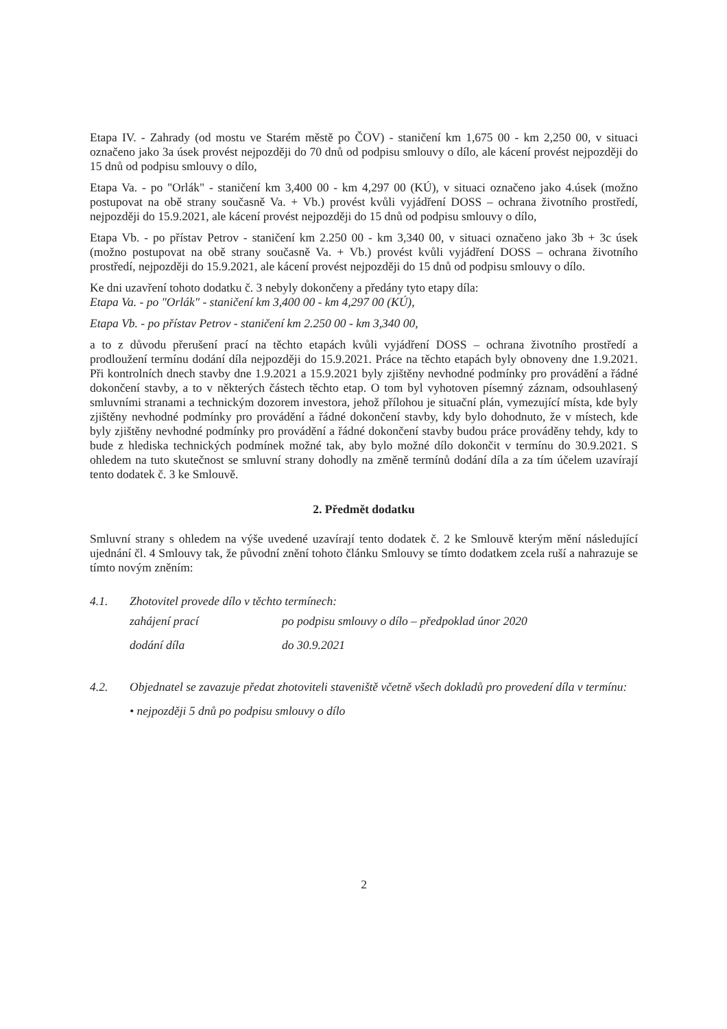Etapa IV. - Zahrady (od mostu ve Starém městě po ČOV) - staničení km 1,675 00 - km 2,250 00, v situaci označeno jako 3a úsek provést nejpozději do 70 dnů od podpisu smlouvy o dílo, ale kácení provést nejpozději do 15 dnů od podpisu smlouvy o dílo,
Etapa Va. - po "Orlák" - staničení km 3,400 00 - km 4,297 00 (KÚ), v situaci označeno jako 4.úsek (možno postupovat na obě strany současně Va. + Vb.) provést kvůli vyjádření DOSS – ochrana životního prostředí, nejpozději do 15.9.2021, ale kácení provést nejpozději do 15 dnů od podpisu smlouvy o dílo,
Etapa Vb. - po přístav Petrov - staničení km 2.250 00 - km 3,340 00, v situaci označeno jako 3b + 3c úsek (možno postupovat na obě strany současně Va. + Vb.) provést kvůli vyjádření DOSS – ochrana životního prostředí, nejpozději do 15.9.2021, ale kácení provést nejpozději do 15 dnů od podpisu smlouvy o dílo.
Ke dni uzavření tohoto dodatku č. 3 nebyly dokončeny a předány tyto etapy díla:
Etapa Va. - po "Orlák" - staničení km 3,400 00 - km 4,297 00 (KÚ),
Etapa Vb. - po přístav Petrov - staničení km 2.250 00 - km 3,340 00,
a to z důvodu přerušení prací na těchto etapách kvůli vyjádření DOSS – ochrana životního prostředí a prodloužení termínu dodání díla nejpozději do 15.9.2021. Práce na těchto etapách byly obnoveny dne 1.9.2021. Při kontrolních dnech stavby dne 1.9.2021 a 15.9.2021 byly zjištěny nevhodné podmínky pro provádění a řádné dokončení stavby, a to v některých částech těchto etap. O tom byl vyhotoven písemný záznam, odsouhlasený smluvními stranami a technickým dozorem investora, jehož přílohou je situační plán, vymezující místa, kde byly zjištěny nevhodné podmínky pro provádění a řádné dokončení stavby, kdy bylo dohodnuto, že v místech, kde byly zjištěny nevhodné podmínky pro provádění a řádné dokončení stavby budou práce prováděny tehdy, kdy to bude z hlediska technických podmínek možné tak, aby bylo možné dílo dokončit v termínu do 30.9.2021. S ohledem na tuto skutečnost se smluvní strany dohodly na změně termínů dodání díla a za tím účelem uzavírají tento dodatek č. 3 ke Smlouvě.
2. Předmět dodatku
Smluvní strany s ohledem na výše uvedené uzavírají tento dodatek č. 2 ke Smlouvě kterým mění následující ujednání čl. 4 Smlouvy tak, že původní znění tohoto článku Smlouvy se tímto dodatkem zcela ruší a nahrazuje se tímto novým zněním:
4.1. Zhotovitel provede dílo v těchto termínech:
zahájení prací po podpisu smlouvy o dílo – předpoklad únor 2020
dodání díla do 30.9.2021
4.2. Objednatel se zavazuje předat zhotoviteli staveniště včetně všech dokladů pro provedení díla v termínu:
• nejpozději 5 dnů po podpisu smlouvy o dílo
2